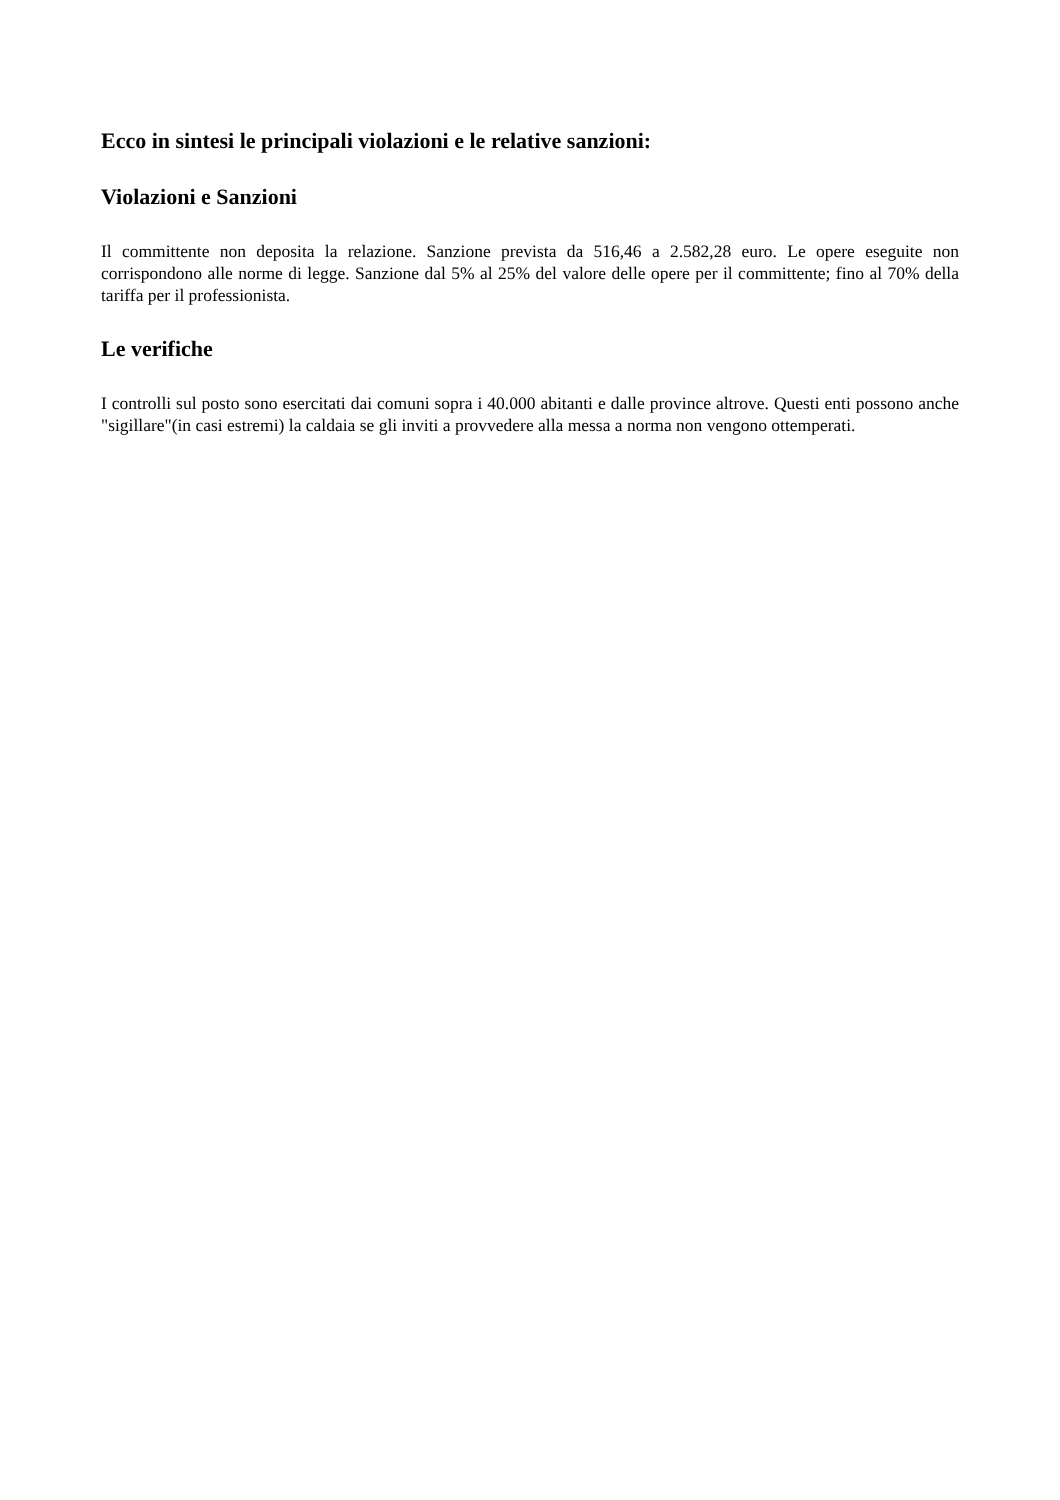Ecco in sintesi le principali violazioni e le relative sanzioni:
Violazioni e Sanzioni
Il committente non deposita la relazione. Sanzione prevista da 516,46 a 2.582,28 euro. Le opere eseguite non corrispondono alle norme di legge. Sanzione dal 5% al 25% del valore delle opere per il committente; fino al 70% della tariffa per il professionista.
Le verifiche
I controlli sul posto sono esercitati dai comuni sopra i 40.000 abitanti e dalle province altrove. Questi enti possono anche "sigillare"(in casi estremi) la caldaia se gli inviti a provvedere alla messa a norma non vengono ottemperati.